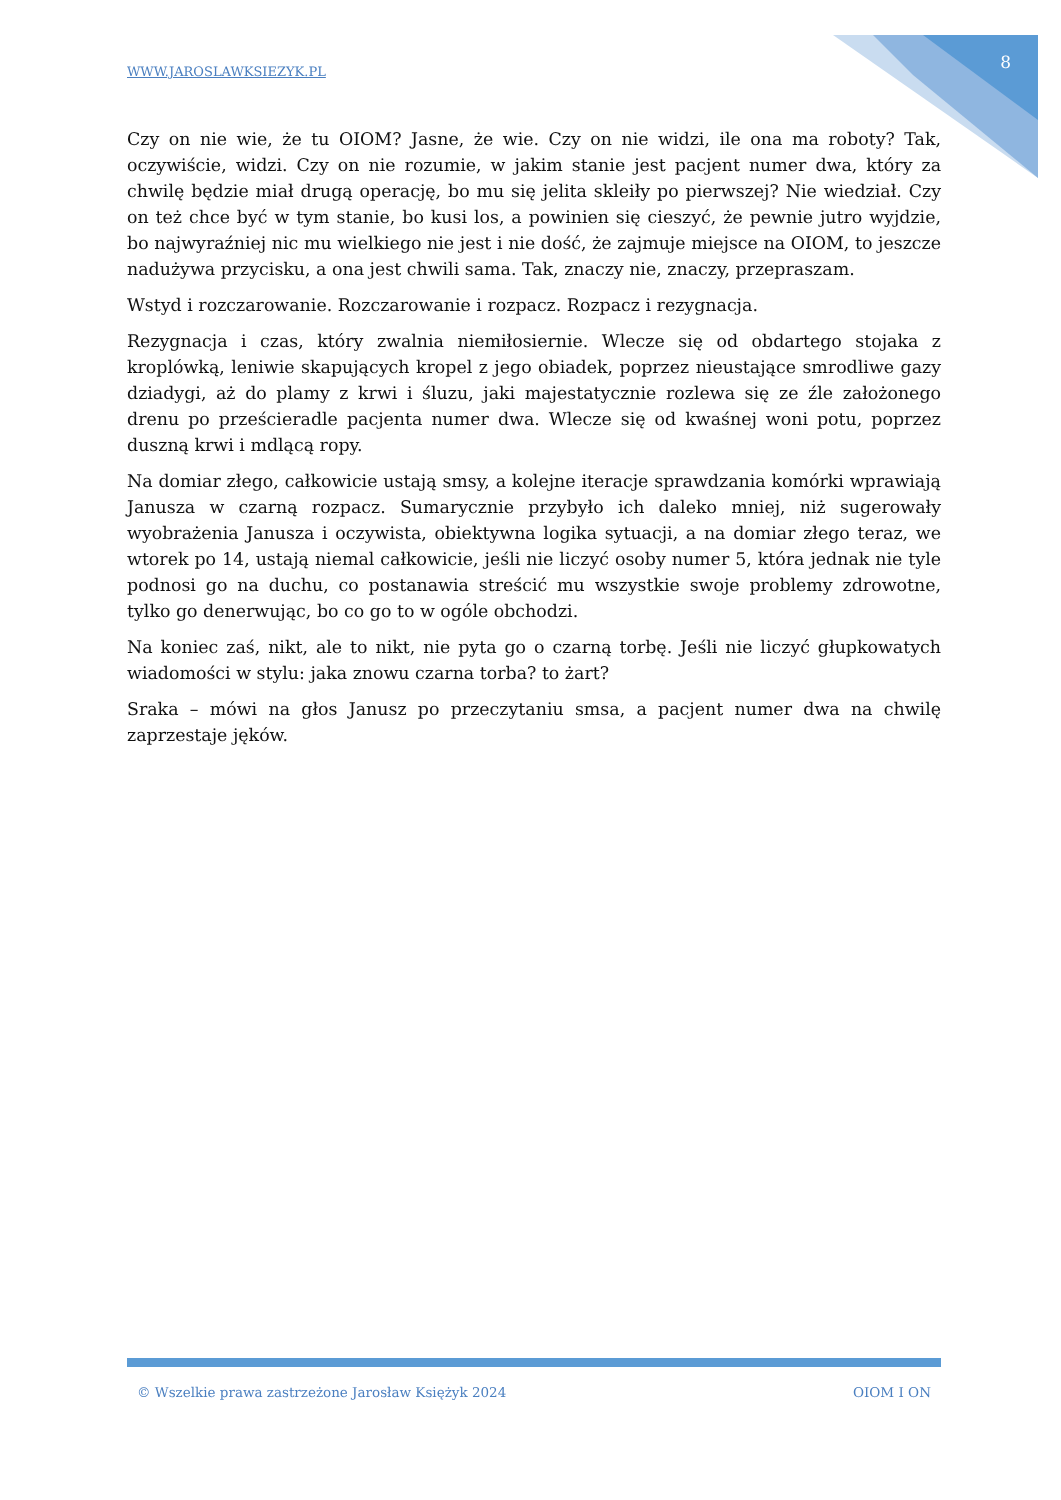WWW.JAROSLAWKSIEZYK.PL 8
Czy on nie wie, że tu OIOM? Jasne, że wie. Czy on nie widzi, ile ona ma roboty? Tak, oczywiście, widzi. Czy on nie rozumie, w jakim stanie jest pacjent numer dwa, który za chwilę będzie miał drugą operację, bo mu się jelita skleiły po pierwszej? Nie wiedział. Czy on też chce być w tym stanie, bo kusi los, a powinien się cieszyć, że pewnie jutro wyjdzie, bo najwyraźniej nic mu wielkiego nie jest i nie dość, że zajmuje miejsce na OIOM, to jeszcze nadużywa przycisku, a ona jest chwili sama. Tak, znaczy nie, znaczy, przepraszam.
Wstyd i rozczarowanie. Rozczarowanie i rozpacz. Rozpacz i rezygnacja.
Rezygnacja i czas, który zwalnia niemiłosiernie. Wlecze się od obdartego stojaka z kroplówką, leniwie skapujących kropel z jego obiadek, poprzez nieustające smrodliwe gazy dziadygi, aż do plamy z krwi i śluzu, jaki majestatycznie rozlewa się ze źle założonego drenu po prześcieradle pacjenta numer dwa. Wlecze się od kwaśnej woni potu, poprzez duszną krwi i mdlącą ropy.
Na domiar złego, całkowicie ustają smsy, a kolejne iteracje sprawdzania komórki wprawiają Janusza w czarną rozpacz. Sumarycznie przybyło ich daleko mniej, niż sugerowały wyobrażenia Janusza i oczywista, obiektywna logika sytuacji, a na domiar złego teraz, we wtorek po 14, ustają niemal całkowicie, jeśli nie liczyć osoby numer 5, która jednak nie tyle podnosi go na duchu, co postanawia streścić mu wszystkie swoje problemy zdrowotne, tylko go denerwując, bo co go to w ogóle obchodzi.
Na koniec zaś, nikt, ale to nikt, nie pyta go o czarną torbę. Jeśli nie liczyć głupkowatych wiadomości w stylu: jaka znowu czarna torba? to żart?
Sraka – mówi na głos Janusz po przeczytaniu smsa, a pacjent numer dwa na chwilę zaprzestaje jęków.
© Wszelkie prawa zastrzeżone Jarosław Księżyk 2024 OIOM I ON